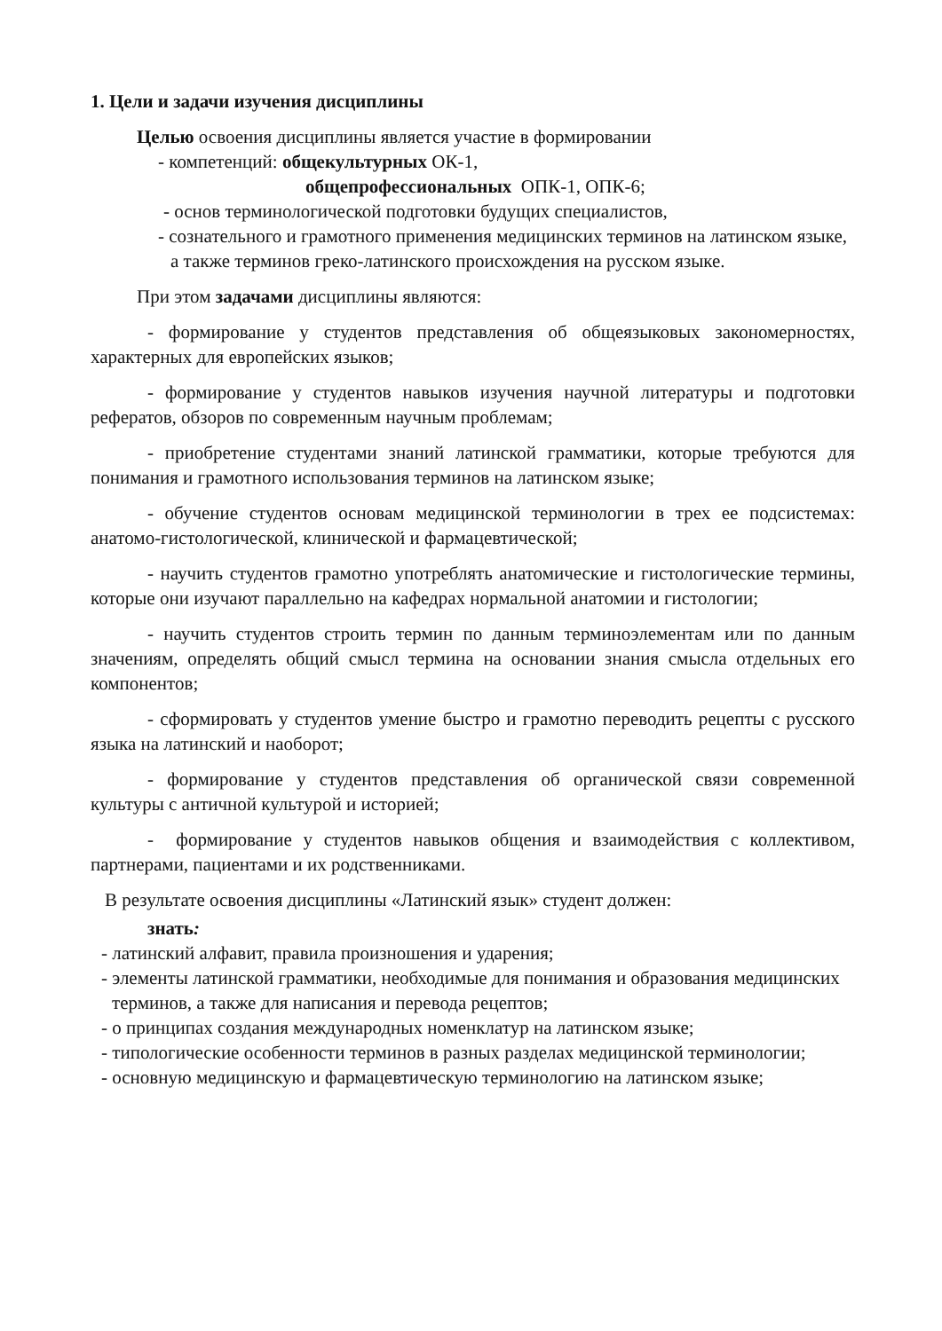1. Цели и задачи изучения дисциплины
Целью освоения дисциплины является участие в формировании
- компетенций: общекультурных ОК-1,
общепрофессиональных ОПК-1, ОПК-6;
- основ терминологической подготовки будущих специалистов,
- сознательного и грамотного применения медицинских терминов на латинском языке, а также терминов греко-латинского происхождения на русском языке.
При этом задачами дисциплины являются:
- формирование у студентов представления об общеязыковых закономерностях, характерных для европейских языков;
- формирование у студентов навыков изучения научной литературы и подготовки рефератов, обзоров по современным научным проблемам;
- приобретение студентами знаний латинской грамматики, которые требуются для понимания и грамотного использования терминов на латинском языке;
- обучение студентов основам медицинской терминологии в трех ее подсистемах: анатомо-гистологической, клинической и фармацевтической;
- научить студентов грамотно употреблять анатомические и гистологические термины, которые они изучают параллельно на кафедрах нормальной анатомии и гистологии;
- научить студентов строить термин по данным терминоэлементам или по данным значениям, определять общий смысл термина на основании знания смысла отдельных его компонентов;
- сформировать у студентов умение быстро и грамотно переводить рецепты с русского языка на латинский и наоборот;
- формирование у студентов представления об органической связи современной культуры с античной культурой и историей;
- формирование у студентов навыков общения и взаимодействия с коллективом, партнерами, пациентами и их родственниками.
В результате освоения дисциплины «Латинский язык» студент должен:
знать:
- латинский алфавит, правила произношения и ударения;
- элементы латинской грамматики, необходимые для понимания и образования медицинских терминов, а также для написания и перевода рецептов;
- о принципах создания международных номенклатур на латинском языке;
- типологические особенности терминов в разных разделах медицинской терминологии;
- основную медицинскую и фармацевтическую терминологию на латинском языке;